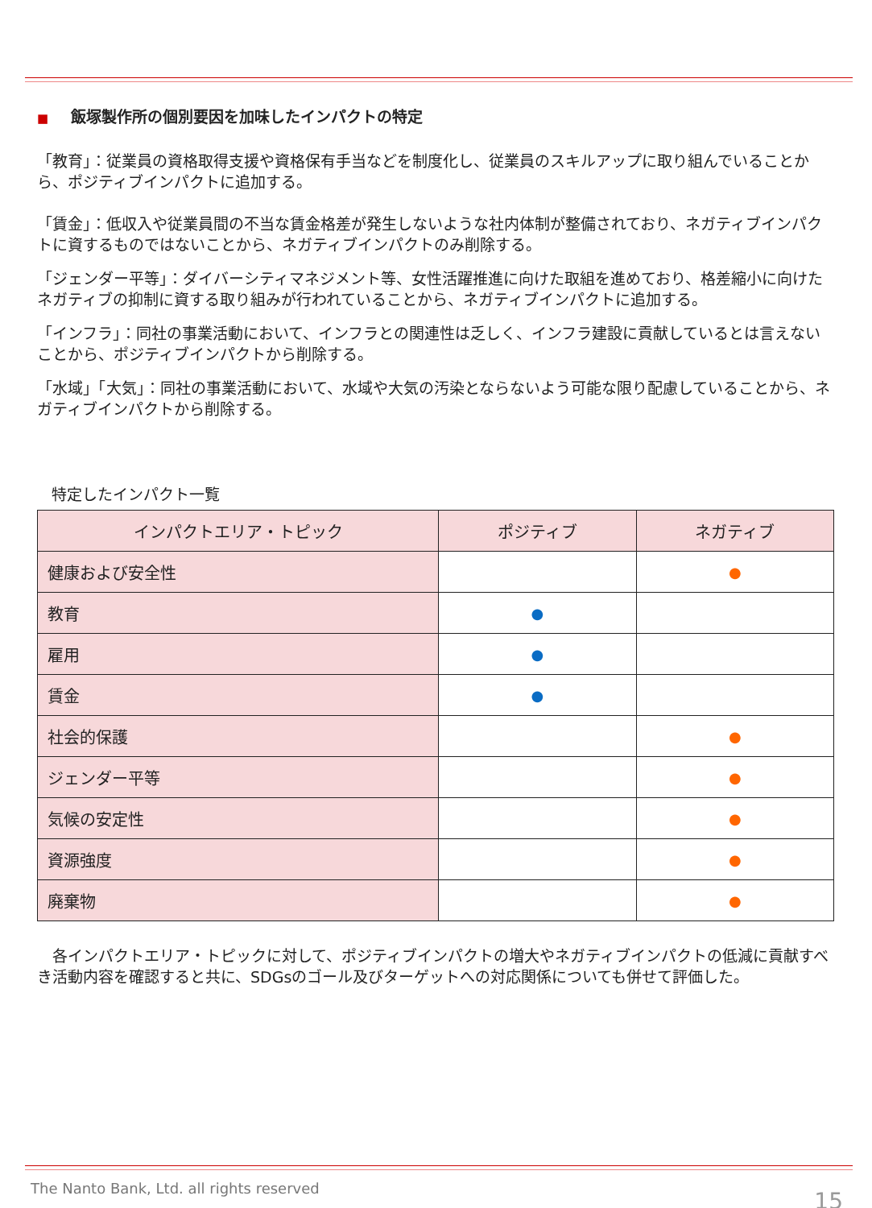■ 飯塚製作所の個別要因を加味したインパクトの特定
「教育」：従業員の資格取得支援や資格保有手当などを制度化し、従業員のスキルアップに取り組んでいることから、ポジティブインパクトに追加する。
「賃金」：低収入や従業員間の不当な賃金格差が発生しないような社内体制が整備されており、ネガティブインパクトに資するものではないことから、ネガティブインパクトのみ削除する。
「ジェンダー平等」：ダイバーシティマネジメント等、女性活躍推進に向けた取組を進めており、格差縮小に向けたネガティブの抑制に資する取り組みが行われていることから、ネガティブインパクトに追加する。
「インフラ」：同社の事業活動において、インフラとの関連性は乏しく、インフラ建設に貢献しているとは言えないことから、ポジティブインパクトから削除する。
「水域」「大気」：同社の事業活動において、水域や大気の汚染とならないよう可能な限り配慮していることから、ネガティブインパクトから削除する。
特定したインパクト一覧
| インパクトエリア・トピック | ポジティブ | ネガティブ |
| --- | --- | --- |
| 健康および安全性 | | ● |
| 教育 | ● | |
| 雇用 | ● | |
| 賃金 | ● | |
| 社会的保護 | | ● |
| ジェンダー平等 | | ● |
| 気候の安定性 | | ● |
| 資源強度 | | ● |
| 廃棄物 | | ● |
　各インパクトエリア・トピックに対して、ポジティブインパクトの増大やネガティブインパクトの低減に貢献すべき活動内容を確認すると共に、SDGsのゴール及びターゲットへの対応関係についても併せて評価した。
The Nanto Bank, Ltd. all rights reserved
15